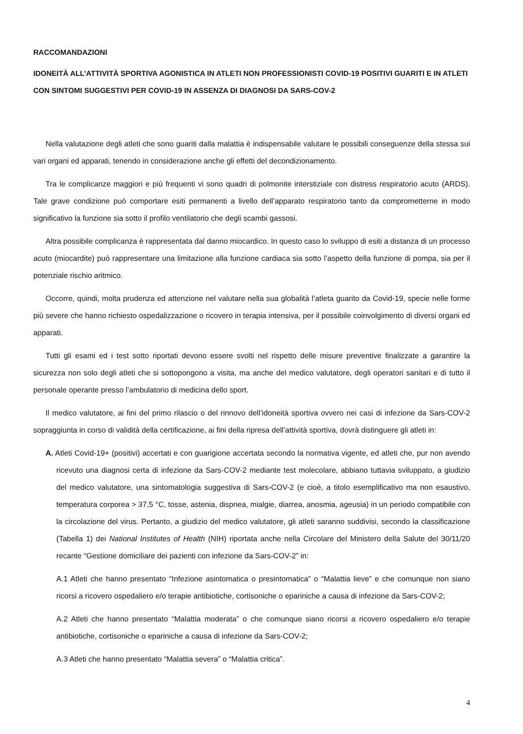RACCOMANDAZIONI
IDONEITÀ ALL’ATTIVITÀ SPORTIVA AGONISTICA IN ATLETI NON PROFESSIONISTI COVID-19 POSITIVI GUARITI E IN ATLETI CON SINTOMI SUGGESTIVI PER COVID-19 IN ASSENZA DI DIAGNOSI DA SARS-COV-2
Nella valutazione degli atleti che sono guariti dalla malattia è indispensabile valutare le possibili conseguenze della stessa sui vari organi ed apparati, tenendo in considerazione anche gli effetti del decondizionamento.
Tra le complicanze maggiori e più frequenti vi sono quadri di polmonite interstiziale con distress respiratorio acuto (ARDS). Tale grave condizione può comportare esiti permanenti a livello dell’apparato respiratorio tanto da comprometterne in modo significativo la funzione sia sotto il profilo ventilatorio che degli scambi gassosi.
Altra possibile complicanza è rappresentata dal danno miocardico. In questo caso lo sviluppo di esiti a distanza di un processo acuto (miocardite) può rappresentare una limitazione alla funzione cardiaca sia sotto l’aspetto della funzione di pompa, sia per il potenziale rischio aritmico.
Occorre, quindi, molta prudenza ed attenzione nel valutare nella sua globalità l’atleta guarito da Covid-19, specie nelle forme più severe che hanno richiesto ospedalizzazione o ricovero in terapia intensiva, per il possibile coinvolgimento di diversi organi ed apparati.
Tutti gli esami ed i test sotto riportati devono essere svolti nel rispetto delle misure preventive finalizzate a garantire la sicurezza non solo degli atleti che si sottopongono a visita, ma anche del medico valutatore, degli operatori sanitari e di tutto il personale operante presso l’ambulatorio di medicina dello sport.
Il medico valutatore, ai fini del primo rilascio o del rinnovo dell’idoneità sportiva ovvero nei casi di infezione da Sars-COV-2 sopraggiunta in corso di validità della certificazione, ai fini della ripresa dell’attività sportiva, dovrà distinguere gli atleti in:
A. Atleti Covid-19+ (positivi) accertati e con guarigione accertata secondo la normativa vigente, ed atleti che, pur non avendo ricevuto una diagnosi certa di infezione da Sars-COV-2 mediante test molecolare, abbiano tuttavia sviluppato, a giudizio del medico valutatore, una sintomatologia suggestiva di Sars-COV-2 (e cioè, a titolo esemplificativo ma non esaustivo, temperatura corporea > 37,5 °C, tosse, astenia, dispnea, mialgie, diarrea, anosmia, ageusia) in un periodo compatibile con la circolazione del virus. Pertanto, a giudizio del medico valutatore, gli atleti saranno suddivisi, secondo la classificazione (Tabella 1) dei National Institutes of Health (NIH) riportata anche nella Circolare del Ministero della Salute del 30/11/20 recante “Gestione domiciliare dei pazienti con infezione da Sars-COV-2” in:
A.1 Atleti che hanno presentato “Infezione asintomatica o presintomatica” o “Malattia lieve” e che comunque non siano ricorsi a ricovero ospedaliero e/o terapie antibiotiche, cortisoniche o epariniche a causa di infezione da Sars-COV-2;
A.2 Atleti che hanno presentato “Malattia moderata” o che comunque siano ricorsi a ricovero ospedaliero e/o terapie antibiotiche, cortisoniche o epariniche a causa di infezione da Sars-COV-2;
A.3 Atleti che hanno presentato “Malattia severa” o “Malattia critica”.
4